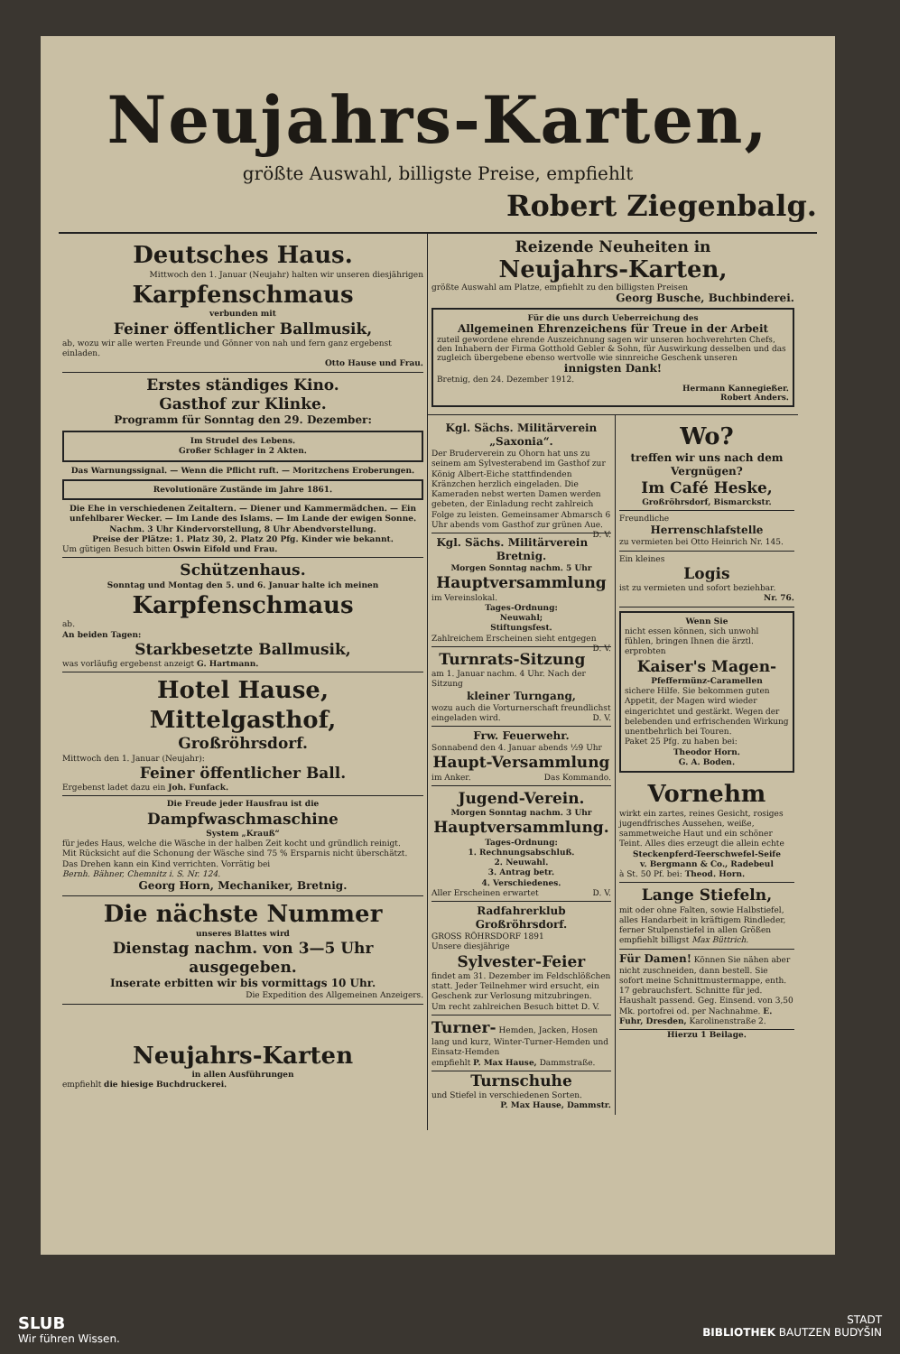Neujahrs-Karten,
größte Auswahl, billigste Preise, empfiehlt
Robert Ziegenbalg.
Deutsches Haus.
Mittwoch den 1. Januar (Neujahr) halten wir unseren diesjährigen
Karpfenschmaus
verbunden mit
Feiner öffentlicher Ballmusik,
ab, wozu wir alle werten Freunde und Gönner von nah und fern ganz ergebenst einladen.
Otto Hause und Frau.
Erstes ständiges Kino.
Gasthof zur Klinke.
Programm für Sonntag den 29. Dezember:
Im Strudel des Lebens.
Großer Schlager in 2 Akten.
Das Warnungssignal. — Wenn die Pflicht ruft. — Moritzchens Eroberungen.
Revolutionäre Zustände im Jahre 1861.
Die Ehe in verschiedenen Zeitaltern. — Diener und Kammermädchen. — Ein unfehlbarer Wecker. — Im Lande des Islams. — Im Lande der ewigen Sonne.
Nachm. 3 Uhr Kindervorstellung, 8 Uhr Abendvorstellung.
Preise der Plätze: 1. Platz 30, 2. Platz 20 Pfg. Kinder wie bekannt.
Um gütigen Besuch bitten Oswin Eifold und Frau.
Schützenhaus.
Sonntag und Montag den 5. und 6. Januar halte ich meinen
Karpfenschmaus
ab.
An beiden Tagen:
Starkbesetzte Ballmusik,
was vorläufig ergebenst anzeigt G. Hartmann.
Hotel Hause, Mittelgasthof,
Großröhrsdorf.
Mittwoch den 1. Januar (Neujahr):
Feiner öffentlicher Ball.
Ergebenst ladet dazu ein Joh. Funfack.
Die Freude jeder Hausfrau ist die
Dampfwaschmaschine
System „Krauß“
für jedes Haus, welche die Wäsche in der halben Zeit kocht und gründlich reinigt.
Mit Rücksicht auf die Schonung der Wäsche sind 75 % Ersparnis nicht überschätzt. Das Drehen kann ein Kind verrichten. Vorrätig bei
Bernh. Bähner, Chemnitz i. S. Nr. 124.
Georg Horn, Mechaniker, Bretnig.
Die nächste Nummer
unseres Blattes wird
Dienstag nachm. von 3—5 Uhr ausgegeben.
Inserate erbitten wir bis vormittags 10 Uhr.
Die Expedition des Allgemeinen Anzeigers.
Neujahrs-Karten
in allen Ausführungen
empfiehlt die hiesige Buchdruckerei.
Reizende Neuheiten in
Neujahrs-Karten,
größte Auswahl am Platze, empfiehlt zu den billigsten Preisen
Georg Busche, Buchbinderei.
Für die uns durch Ueberreichung des
Allgemeinen Ehrenzeichens für Treue in der Arbeit
zuteil gewordene ehrende Auszeichnung sagen wir unseren hochverehrten Chefs, den Inhabern der Firma Gotthold Gebler & Sohn, für Auswirkung desselben und das zugleich übergebene ebenso wertvolle wie sinnreiche Geschenk unseren
innigsten Dank!
Bretnig, den 24. Dezember 1912.
Hermann Kannegießer.
Robert Anders.
Kgl. Sächs. Militärverein „Saxonia“.
Der Bruderverein zu Ohorn hat uns zu seinem am Sylvesterabend im Gasthof zur König Albert-Eiche stattfindenden Kränzchen herzlich eingeladen. Die Kameraden nebst werten Damen werden gebeten, der Einladung recht zahlreich Folge zu leisten. Gemeinsamer Abmarsch 6 Uhr abends vom Gasthof zur grünen Aue. D. V.
Kgl. Sächs. Militärverein Bretnig.
Morgen Sonntag nachm. 5 Uhr
Hauptversammlung
im Vereinslokal.
Tages-Ordnung:
Neuwahl;
Stiftungsfest.
Zahlreichem Erscheinen sieht entgegen D. V.
Turnrats-Sitzung
am 1. Januar nachm. 4 Uhr. Nach der Sitzung
kleiner Turngang,
wozu auch die Vorturnerschaft freundlichst eingeladen wird. D. V.
Frw. Feuerwehr.
Sonnabend den 4. Januar abends ½9 Uhr
Haupt-Versammlung
im Anker. Das Kommando.
Jugend-Verein.
Morgen Sonntag nachm. 3 Uhr
Hauptversammlung.
Tages-Ordnung:
1. Rechnungsabschluß.
2. Neuwahl.
3. Antrag betr.
4. Verschiedenes.
Aller Erscheinen erwartet D. V.
Radfahrerklub Großröhrsdorf.
GROSS RÖHRSDORF 1891
Unsere diesjährige
Sylvester-Feier
findet am 31. Dezember im Feldschlößchen statt. Jeder Teilnehmer wird ersucht, ein Geschenk zur Verlosung mitzubringen.
Um recht zahlreichen Besuch bittet D. V.
Turner- Hemden, Jacken, Hosen lang und kurz, Winter-Turner-Hemden und Einsatz-Hemden
empfiehlt P. Max Hause, Dammstraße.
Turnschuhe
und Stiefel in verschiedenen Sorten.
P. Max Hause, Dammstr.
Wo?
treffen wir uns nach dem Vergnügen?
Im Café Heske,
Großröhrsdorf, Bismarckstr.
Freundliche
Herrenschlafstelle
zu vermieten bei Otto Heinrich Nr. 145.
Ein kleines
Logis
ist zu vermieten und sofort beziehbar.
Nr. 76.
Wenn Sie
nicht essen können, sich unwohl fühlen, bringen Ihnen die ärztl. erprobten
Kaiser's Magen-
Pfeffermünz-Caramellen
sichere Hilfe. Sie bekommen guten Appetit, der Magen wird wieder eingerichtet und gestärkt. Wegen der belebenden und erfrischenden Wirkung unentbehrlich bei Touren.
Paket 25 Pfg. zu haben bei:
Theodor Horn.
G. A. Boden.
Vornehm
wirkt ein zartes, reines Gesicht, rosiges jugendfrisches Aussehen, weiße, sammetweiche Haut und ein schöner Teint. Alles dies erzeugt die allein echte
Steckenpferd-Teerschwefel-Seife
v. Bergmann & Co., Radebeul
à St. 50 Pf. bei: Theod. Horn.
Lange Stiefeln,
mit oder ohne Falten, sowie Halbstiefel, alles Handarbeit in kräftigem Rindleder, ferner Stulpenstiefel in allen Größen empfiehlt billigst Max Büttrich.
Für Damen! Können Sie nähen aber nicht zuschneiden, dann bestell. Sie sofort meine Schnittmustermappe, enth. 17 gebrauchsfert. Schnitte für jed. Haushalt passend. Geg. Einsend. von 3,50 Mk. portofrei od. per Nachnahme. E. Fuhr, Dresden, Karolinenstraße 2.
Hierzu 1 Beilage.
SLUB
Wir führen Wissen.
STADT
BIBLIOTHEK BAUTZEN BUDYŠIN